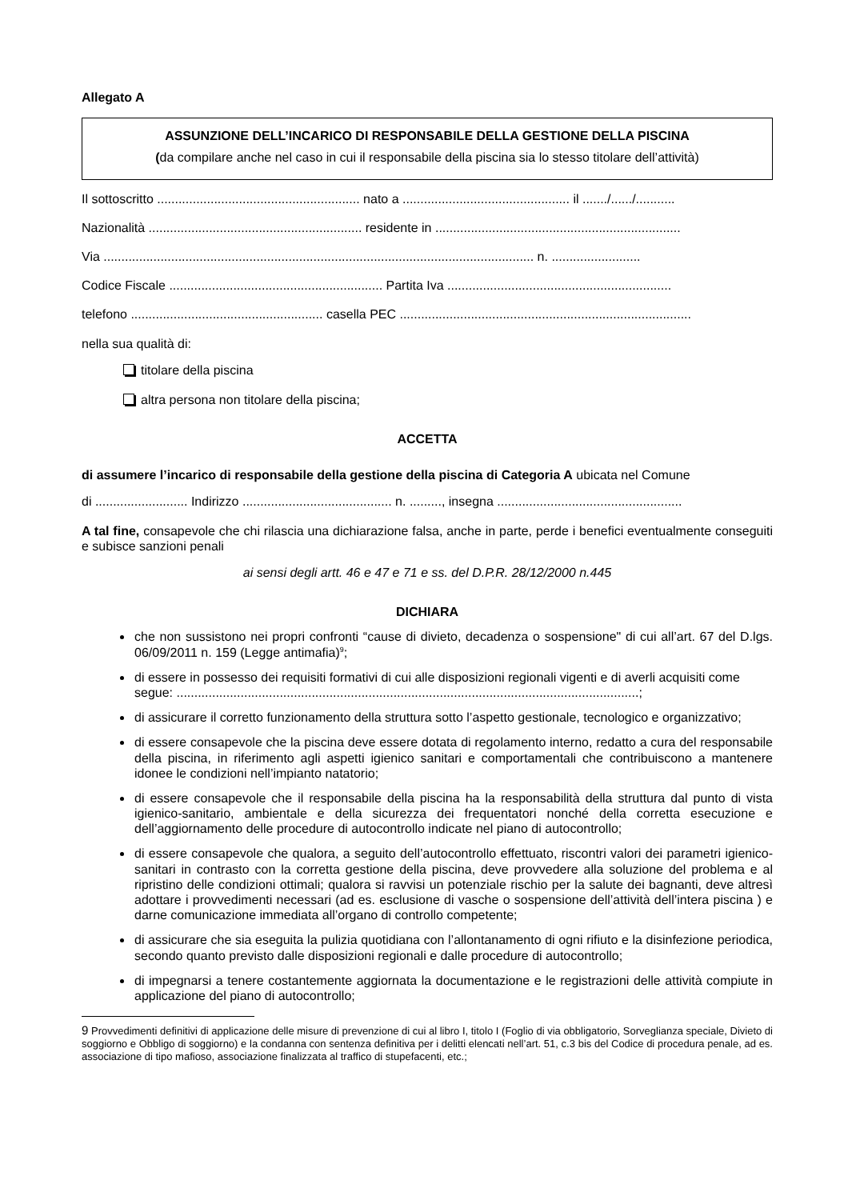Allegato A
ASSUNZIONE DELL’INCARICO DI RESPONSABILE DELLA GESTIONE DELLA PISCINA
(da compilare anche nel caso in cui il responsabile della piscina sia lo stesso titolare dell’attività)
Il sottoscritto ......................................................... nato a ............................................... il ......./....../...........
Nazionalità ............................................................ residente in .....................................................................
Via ......................................................................................................................... n. .........................
Codice Fiscale ............................................................ Partita Iva ...............................................................
telefono ...................................................... casella PEC ..................................................................................
nella sua qualità di:
titolare della piscina
altra persona non titolare della piscina;
ACCETTA
di assumere l’incarico di responsabile della gestione della piscina di Categoria A ubicata nel Comune
di .......................... Indirizzo .......................................... n. ........., insegna ....................................................
A tal fine, consapevole che chi rilascia una dichiarazione falsa, anche in parte, perde i benefici eventualmente conseguiti e subisce sanzioni penali
ai sensi degli artt. 46 e 47 e 71 e ss. del D.P.R. 28/12/2000 n.445
DICHIARA
che non sussistono nei propri confronti “cause di divieto, decadenza o sospensione" di cui all’art. 67 del D.lgs. 06/09/2011 n. 159 (Legge antimafia)<sup>9</sup>;
di essere in possesso dei requisiti formativi di cui alle disposizioni regionali vigenti e di averli acquisiti come
segue: ..................................................................................................................................;
di assicurare il corretto funzionamento della struttura sotto l’aspetto gestionale, tecnologico e organizzativo;
di essere consapevole che la piscina deve essere dotata di regolamento interno, redatto a cura del responsabile della piscina, in riferimento agli aspetti igienico sanitari e comportamentali che contribuiscono a mantenere idonee le condizioni nell’impianto natatorio;
di essere consapevole che il responsabile della piscina ha la responsabilità della struttura dal punto di vista igienico-sanitario, ambientale e della sicurezza dei frequentatori nonché della corretta esecuzione e dell’aggiornamento delle procedure di autocontrollo indicate nel piano di autocontrollo;
di essere consapevole che qualora, a seguito dell’autocontrollo effettuato, riscontri valori dei parametri igienico-sanitari in contrasto con la corretta gestione della piscina, deve provvedere alla soluzione del problema e al ripristino delle condizioni ottimali; qualora si ravvisi un potenziale rischio per la salute dei bagnanti, deve altresì adottare i provvedimenti necessari (ad es. esclusione di vasche o sospensione dell’attività dell’intera piscina ) e darne comunicazione immediata all’organo di controllo competente;
di assicurare che sia eseguita la pulizia quotidiana con l’allontanamento di ogni rifiuto e la disinfezione periodica, secondo quanto previsto dalle disposizioni regionali e dalle procedure di autocontrollo;
di impegnarsi a tenere costantemente aggiornata la documentazione e le registrazioni delle attività compiute in applicazione del piano di autocontrollo;
9 Provvedimenti definitivi di applicazione delle misure di prevenzione di cui al libro I, titolo I (Foglio di via obbligatorio, Sorveglianza speciale, Divieto di soggiorno e Obbligo di soggiorno) e la condanna con sentenza definitiva per i delitti elencati nell’art. 51, c.3 bis del Codice di procedura penale, ad es. associazione di tipo mafioso, associazione finalizzata al traffico di stupefacenti, etc.;